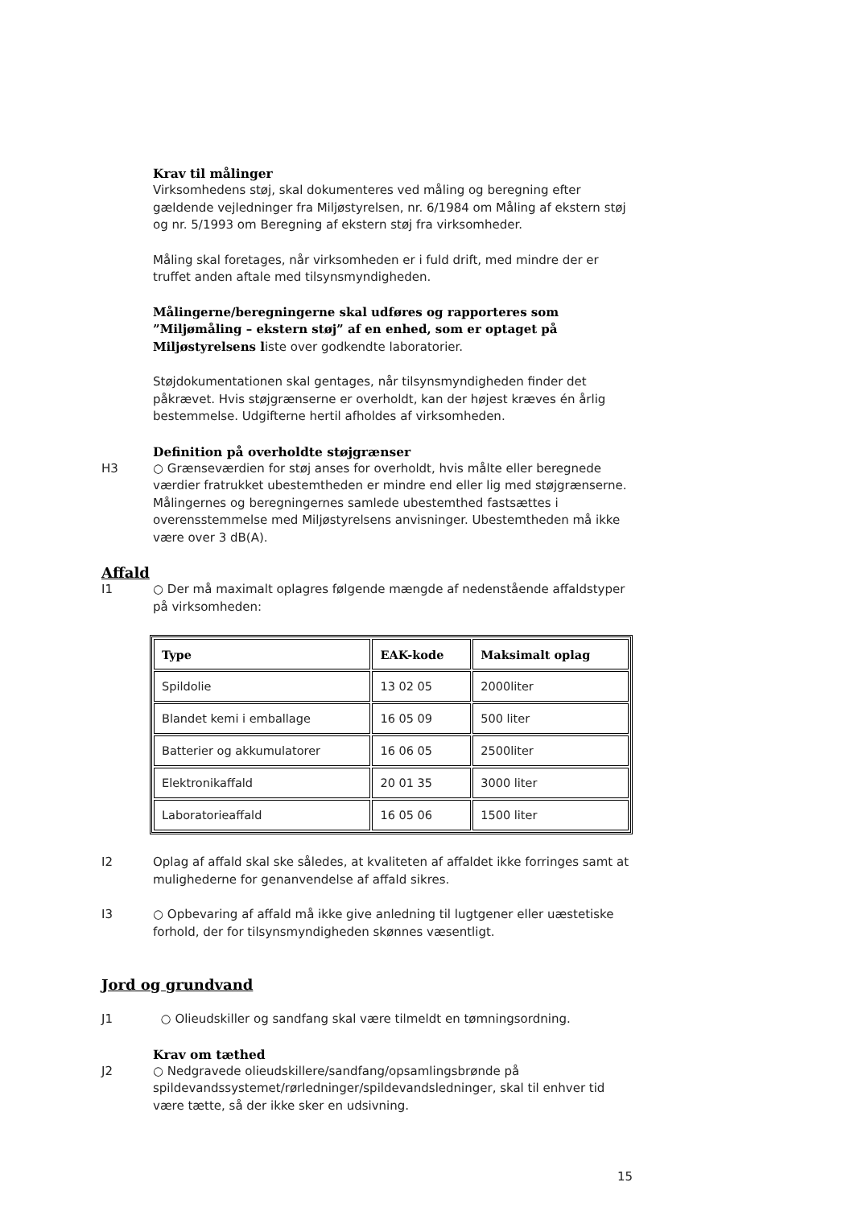Krav til målinger
Virksomhedens støj, skal dokumenteres ved måling og beregning efter gældende vejledninger fra Miljøstyrelsen, nr. 6/1984 om Måling af ekstern støj og nr. 5/1993 om Beregning af ekstern støj fra virksomheder.
Måling skal foretages, når virksomheden er i fuld drift, med mindre der er truffet anden aftale med tilsynsmyndigheden.
Målingerne/beregningerne skal udføres og rapporteres som ”Miljømåling – ekstern støj” af en enhed, som er optaget på Miljøstyrelsens liste over godkendte laboratorier.
Støjdokumentationen skal gentages, når tilsynsmyndigheden finder det påkrævet. Hvis støjgrænserne er overholdt, kan der højest kræves én årlig bestemmelse. Udgifterne hertil afholdes af virksomheden.
Definition på overholdte støjgrænser
H3 ○ Grænseværdien for støj anses for overholdt, hvis målte eller beregnede værdier fratrukket ubestemtheden er mindre end eller lig med støjgrænserne. Målingernes og beregningernes samlede ubestemthed fastsættes i overensstemmelse med Miljøstyrelsens anvisninger. Ubestemtheden må ikke være over 3 dB(A).
Affald
I1 ○ Der må maximalt oplagres følgende mængde af nedenstående affaldstyper på virksomheden:
| Type | EAK-kode | Maksimalt oplag |
| --- | --- | --- |
| Spildolie | 13 02 05 | 2000liter |
| Blandet kemi i emballage | 16 05 09 | 500 liter |
| Batterier og akkumulatorer | 16 06 05 | 2500liter |
| Elektronikaffald | 20 01 35 | 3000 liter |
| Laboratorieaffald | 16 05 06 | 1500 liter |
I2 Oplag af affald skal ske således, at kvaliteten af affaldet ikke forringes samt at mulighederne for genanvendelse af affald sikres.
I3 ○ Opbevaring af affald må ikke give anledning til lugtgener eller uæstetiske forhold, der for tilsynsmyndigheden skønnes væsentligt.
Jord og grundvand
J1 ○ Olieudskiller og sandfang skal være tilmeldt en tømningsordning.
Krav om tæthed
J2 ○ Nedgravede olieudskillere/sandfang/opsamlingsbrønde på spildevandssystemet/rørledninger/spildevandsledninger, skal til enhver tid være tætte, så der ikke sker en udsivning.
15